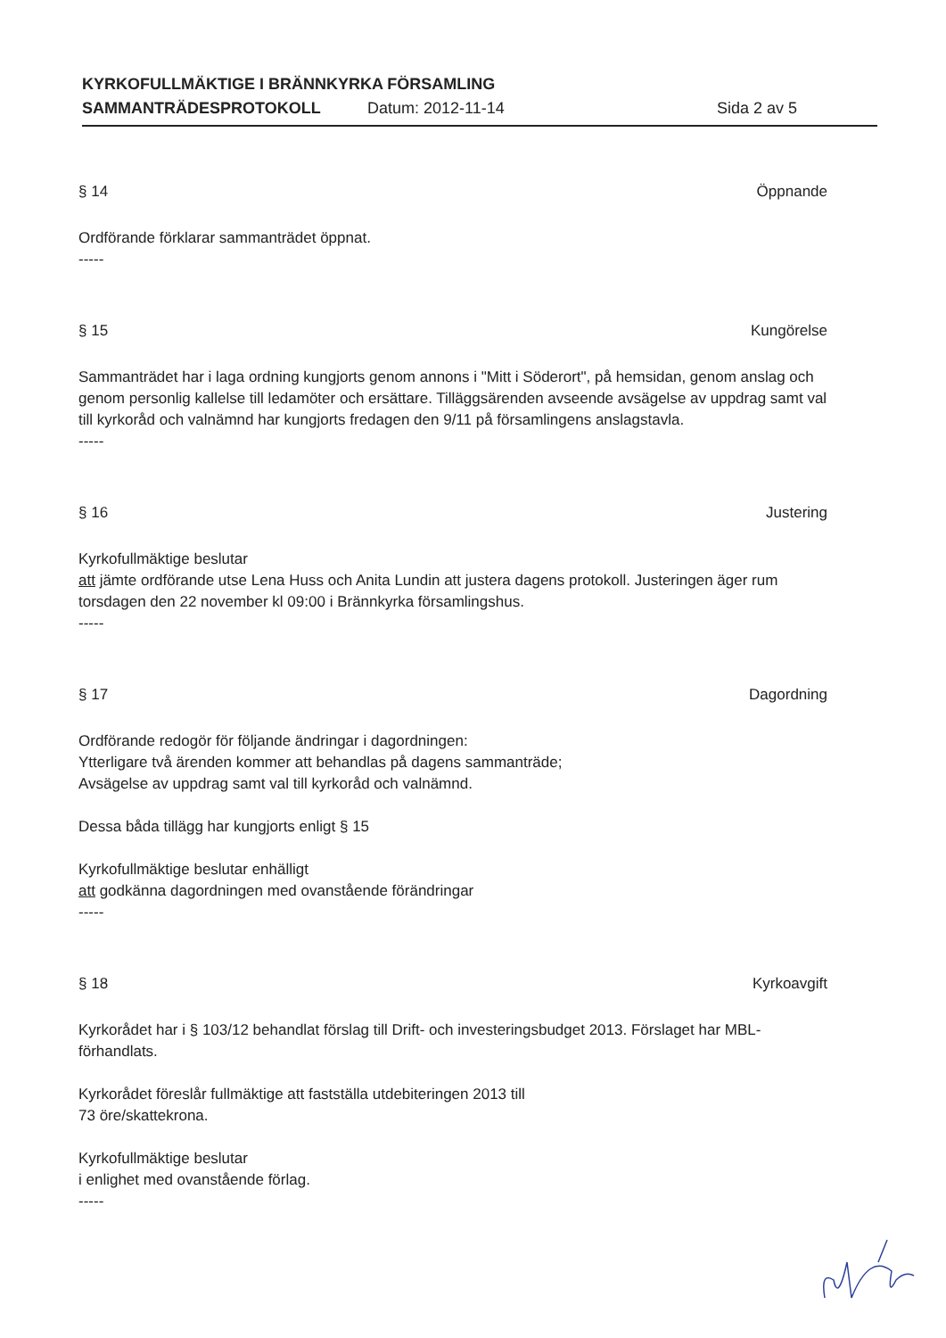KYRKOFULLMÄKTIGE I BRÄNNKYRKA FÖRSAMLING
SAMMANTRÄDESPROTOKOLL Datum: 2012-11-14 Sida 2 av 5
§ 14 Öppnande
Ordförande förklarar sammanträdet öppnat.
-----
§ 15 Kungörelse
Sammanträdet har i laga ordning kungjorts genom annons i "Mitt i Söderort", på hemsidan, genom anslag och genom personlig kallelse till ledamöter och ersättare. Tilläggsärenden avseende avsägelse av uppdrag samt val till kyrkoråd och valnämnd har kungjorts fredagen den 9/11 på församlingens anslagstavla.
-----
§ 16 Justering
Kyrkofullmäktige beslutar
att jämte ordförande utse Lena Huss och Anita Lundin att justera dagens protokoll. Justeringen äger rum torsdagen den 22 november kl 09:00 i Brännkyrka församlingshus.
-----
§ 17 Dagordning
Ordförande redogör för följande ändringar i dagordningen:
Ytterligare två ärenden kommer att behandlas på dagens sammanträde;
Avsägelse av uppdrag samt val till kyrkoråd och valnämnd.
Dessa båda tillägg har kungjorts enligt § 15
Kyrkofullmäktige beslutar enhälligt
att godkänna dagordningen med ovanstående förändringar
-----
§ 18 Kyrkoavgift
Kyrkorådet har i § 103/12 behandlat förslag till Drift- och investeringsbudget 2013. Förslaget har MBL-förhandlats.
Kyrkorådet föreslår fullmäktige att fastställa utdebiteringen 2013 till
73 öre/skattekrona.
Kyrkofullmäktige beslutar
i enlighet med ovanstående förlag.
-----